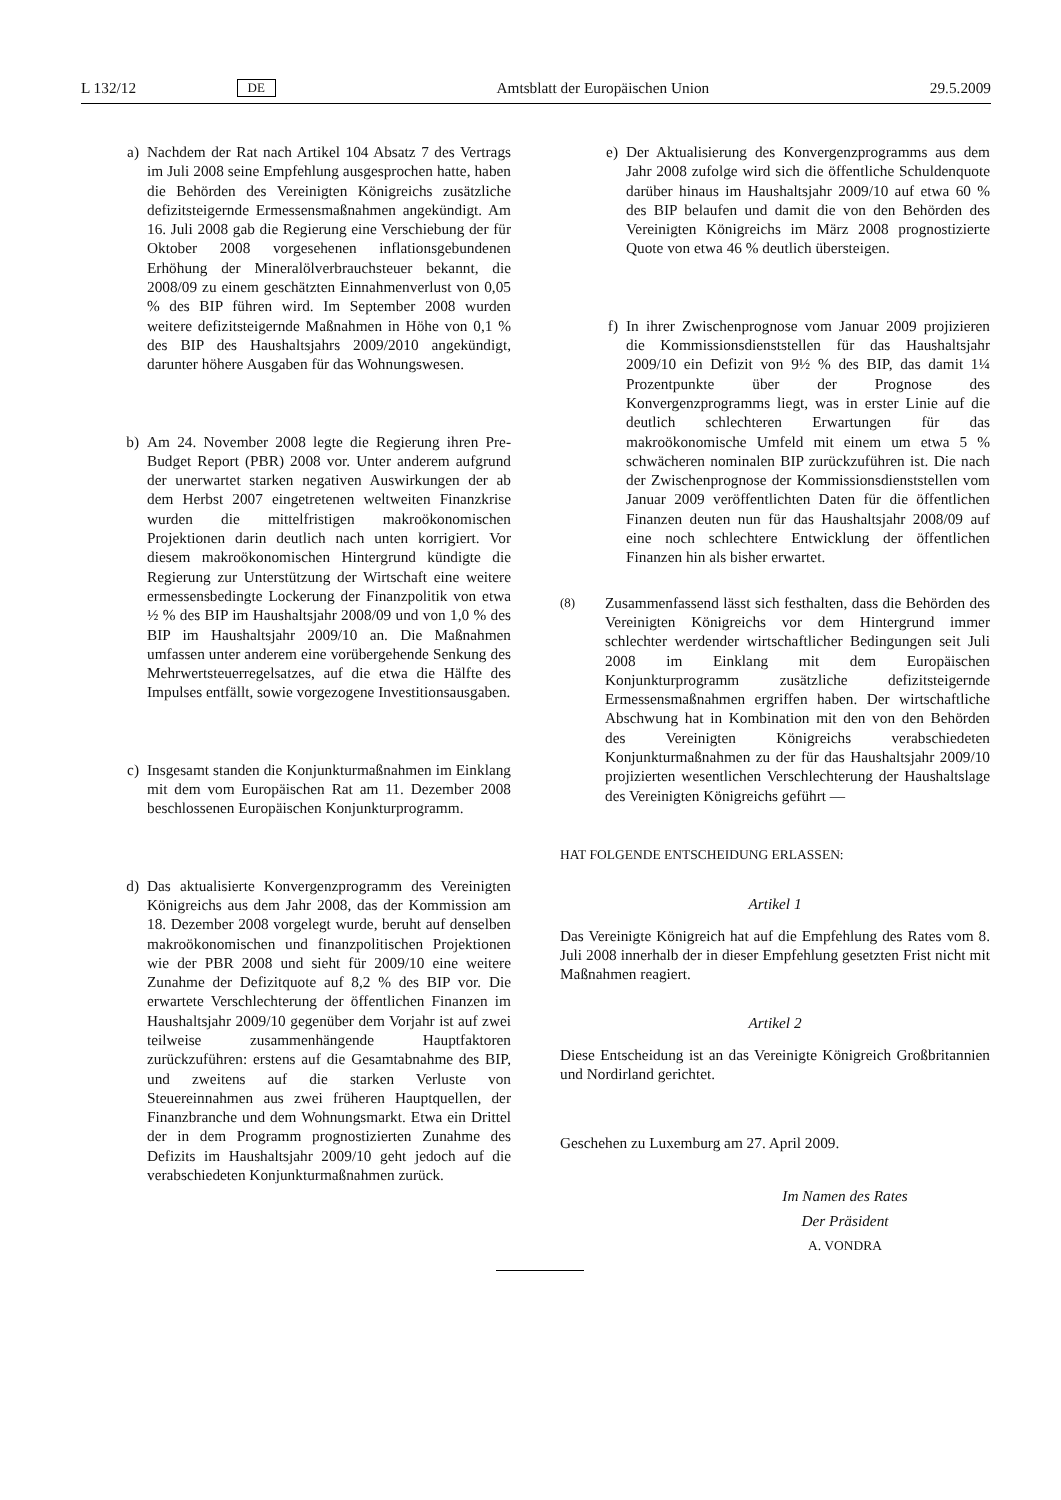L 132/12 DE Amtsblatt der Europäischen Union 29.5.2009
a) Nachdem der Rat nach Artikel 104 Absatz 7 des Vertrags im Juli 2008 seine Empfehlung ausgesprochen hatte, haben die Behörden des Vereinigten Königreichs zusätzliche defizitsteigernde Ermessensmaßnahmen angekündigt. Am 16. Juli 2008 gab die Regierung eine Verschiebung der für Oktober 2008 vorgesehenen inflationsgebundenen Erhöhung der Mineralölverbrauchsteuer bekannt, die 2008/09 zu einem geschätzten Einnahmenverlust von 0,05 % des BIP führen wird. Im September 2008 wurden weitere defizitsteigernde Maßnahmen in Höhe von 0,1 % des BIP des Haushaltsjahrs 2009/2010 angekündigt, darunter höhere Ausgaben für das Wohnungswesen.
b) Am 24. November 2008 legte die Regierung ihren Pre-Budget Report (PBR) 2008 vor. Unter anderem aufgrund der unerwartet starken negativen Auswirkungen der ab dem Herbst 2007 eingetretenen weltweiten Finanzkrise wurden die mittelfristigen makroökonomischen Projektionen darin deutlich nach unten korrigiert. Vor diesem makroökonomischen Hintergrund kündigte die Regierung zur Unterstützung der Wirtschaft eine weitere ermessensbedingte Lockerung der Finanzpolitik von etwa ½ % des BIP im Haushaltsjahr 2008/09 und von 1,0 % des BIP im Haushaltsjahr 2009/10 an. Die Maßnahmen umfassen unter anderem eine vorübergehende Senkung des Mehrwertsteuerregelsatzes, auf die etwa die Hälfte des Impulses entfällt, sowie vorgezogene Investitionsausgaben.
c) Insgesamt standen die Konjunkturmaßnahmen im Einklang mit dem vom Europäischen Rat am 11. Dezember 2008 beschlossenen Europäischen Konjunkturprogramm.
d) Das aktualisierte Konvergenzprogramm des Vereinigten Königreichs aus dem Jahr 2008, das der Kommission am 18. Dezember 2008 vorgelegt wurde, beruht auf denselben makroökonomischen und finanzpolitischen Projektionen wie der PBR 2008 und sieht für 2009/10 eine weitere Zunahme der Defizitquote auf 8,2 % des BIP vor. Die erwartete Verschlechterung der öffentlichen Finanzen im Haushaltsjahr 2009/10 gegenüber dem Vorjahr ist auf zwei teilweise zusammenhängende Hauptfaktoren zurückzuführen: erstens auf die Gesamtabnahme des BIP, und zweitens auf die starken Verluste von Steuereinnahmen aus zwei früheren Hauptquellen, der Finanzbranche und dem Wohnungsmarkt. Etwa ein Drittel der in dem Programm prognostizierten Zunahme des Defizits im Haushaltsjahr 2009/10 geht jedoch auf die verabschiedeten Konjunkturmaßnahmen zurück.
e) Der Aktualisierung des Konvergenzprogramms aus dem Jahr 2008 zufolge wird sich die öffentliche Schuldenquote darüber hinaus im Haushaltsjahr 2009/10 auf etwa 60 % des BIP belaufen und damit die von den Behörden des Vereinigten Königreichs im März 2008 prognostizierte Quote von etwa 46 % deutlich übersteigen.
f) In ihrer Zwischenprognose vom Januar 2009 projizieren die Kommissionsdienststellen für das Haushaltsjahr 2009/10 ein Defizit von 9½ % des BIP, das damit 1¼ Prozentpunkte über der Prognose des Konvergenzprogramms liegt, was in erster Linie auf die deutlich schlechteren Erwartungen für das makroökonomische Umfeld mit einem um etwa 5 % schwächeren nominalen BIP zurückzuführen ist. Die nach der Zwischenprognose der Kommissionsdienststellen vom Januar 2009 veröffentlichten Daten für die öffentlichen Finanzen deuten nun für das Haushaltsjahr 2008/09 auf eine noch schlechtere Entwicklung der öffentlichen Finanzen hin als bisher erwartet.
(8)
Zusammenfassend lässt sich festhalten, dass die Behörden des Vereinigten Königreichs vor dem Hintergrund immer schlechter werdender wirtschaftlicher Bedingungen seit Juli 2008 im Einklang mit dem Europäischen Konjunkturprogramm zusätzliche defizitsteigernde Ermessensmaßnahmen ergriffen haben. Der wirtschaftliche Abschwung hat in Kombination mit den von den Behörden des Vereinigten Königreichs verabschiedeten Konjunkturmaßnahmen zu der für das Haushaltsjahr 2009/10 projizierten wesentlichen Verschlechterung der Haushaltslage des Vereinigten Königreichs geführt —
HAT FOLGENDE ENTSCHEIDUNG ERLASSEN:
Artikel 1
Das Vereinigte Königreich hat auf die Empfehlung des Rates vom 8. Juli 2008 innerhalb der in dieser Empfehlung gesetzten Frist nicht mit Maßnahmen reagiert.
Artikel 2
Diese Entscheidung ist an das Vereinigte Königreich Großbritannien und Nordirland gerichtet.
Geschehen zu Luxemburg am 27. April 2009.
Im Namen des Rates
Der Präsident
A. VONDRA